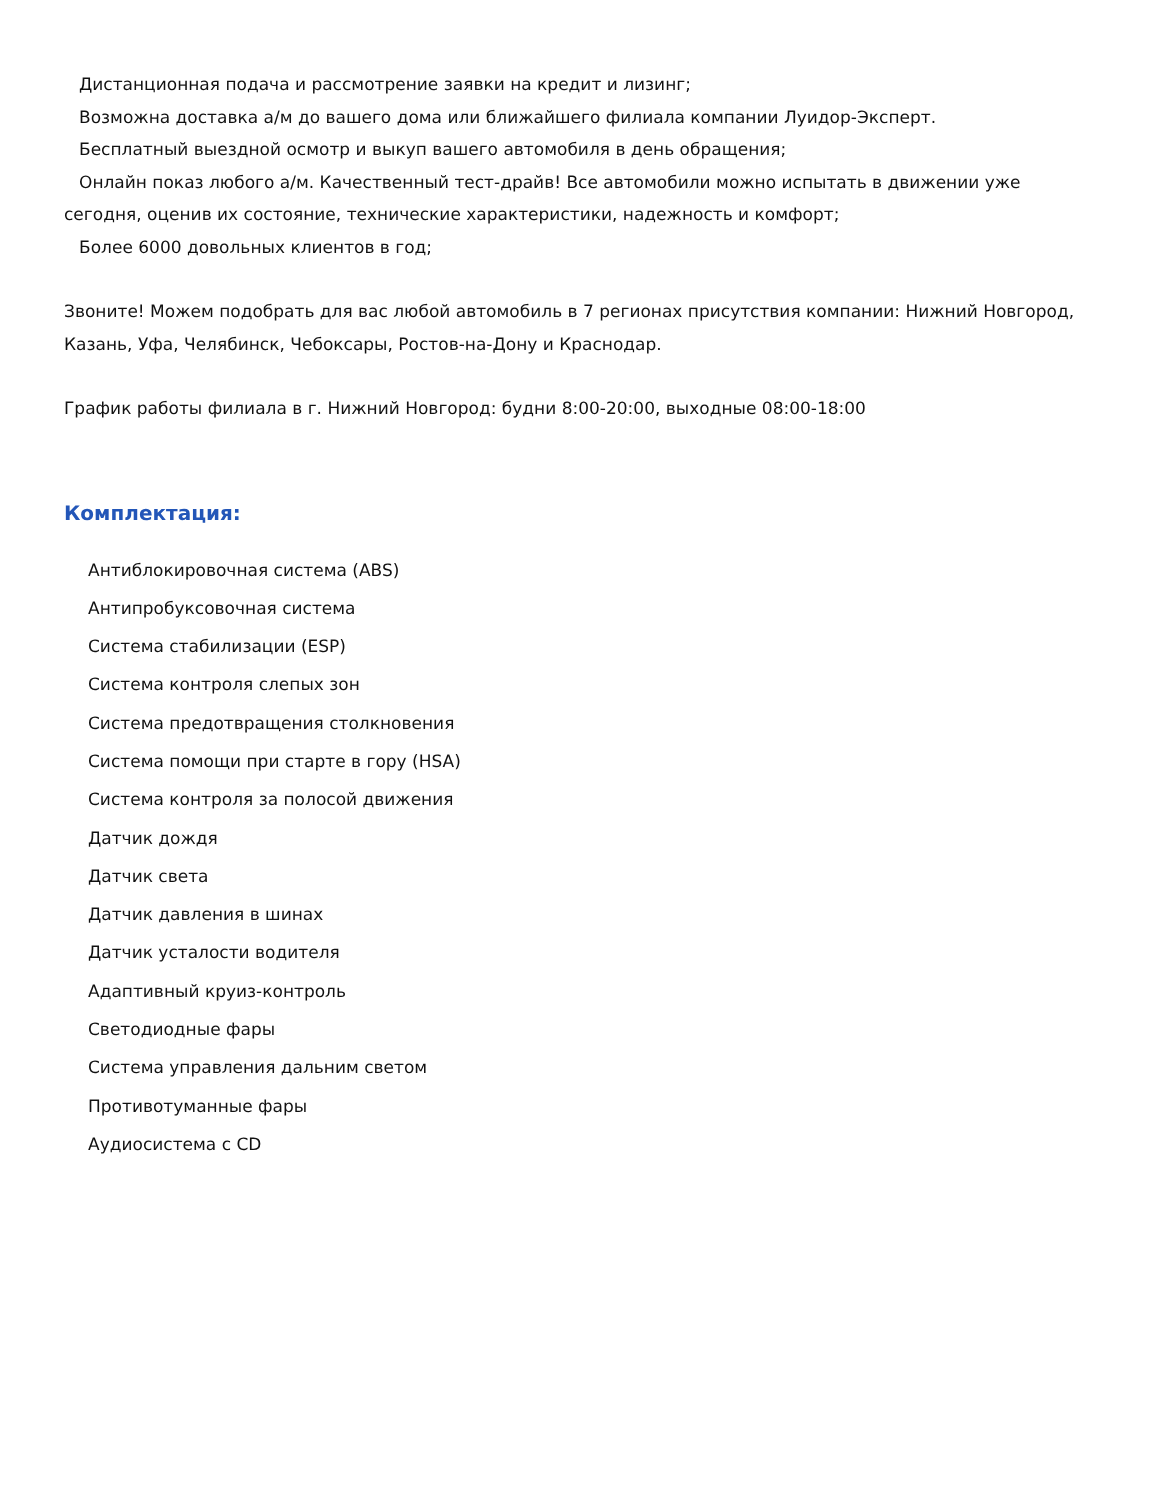Дистанционная подача и рассмотрение заявки на кредит и лизинг;
Возможна доставка а/м до вашего дома или ближайшего филиала компании Луидор-Эксперт.
Бесплатный выездной осмотр и выкуп вашего автомобиля в день обращения;
Онлайн показ любого а/м. Качественный тест-драйв! Все автомобили можно испытать в движении уже сегодня, оценив их состояние, технические характеристики, надежность и комфорт;
Более 6000 довольных клиентов в год;
Звоните! Можем подобрать для вас любой автомобиль в 7 регионах присутствия компании: Нижний Новгород, Казань, Уфа, Челябинск, Чебоксары, Ростов-на-Дону и Краснодар.
График работы филиала в г. Нижний Новгород: будни 8:00-20:00, выходные 08:00-18:00
Комплектация:
Антиблокировочная система (ABS)
Антипробуксовочная система
Система стабилизации (ESP)
Система контроля слепых зон
Система предотвращения столкновения
Система помощи при старте в гору (HSA)
Система контроля за полосой движения
Датчик дождя
Датчик света
Датчик давления в шинах
Датчик усталости водителя
Адаптивный круиз-контроль
Светодиодные фары
Система управления дальним светом
Противотуманные фары
Аудиосистема с CD